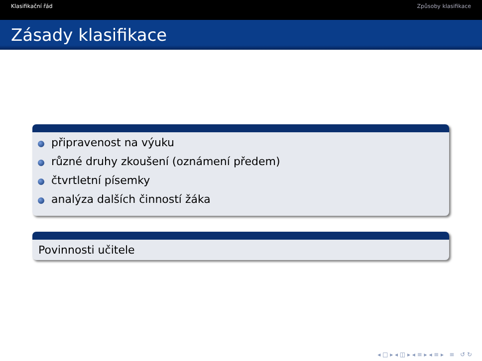Klasifikační řád Způsoby klasifikace
Zásady klasifikace
připravenost na výuku
různé druhy zkoušení (oznámení předem)
čtvrtletní písemky
analýza dalších činností žáka
Povinnosti učitele
◂ □ ▸ ◂ ◫ ▸ ◂ ≡ ▸ ◂ ≡ ▸ ≡ ↺ ↻